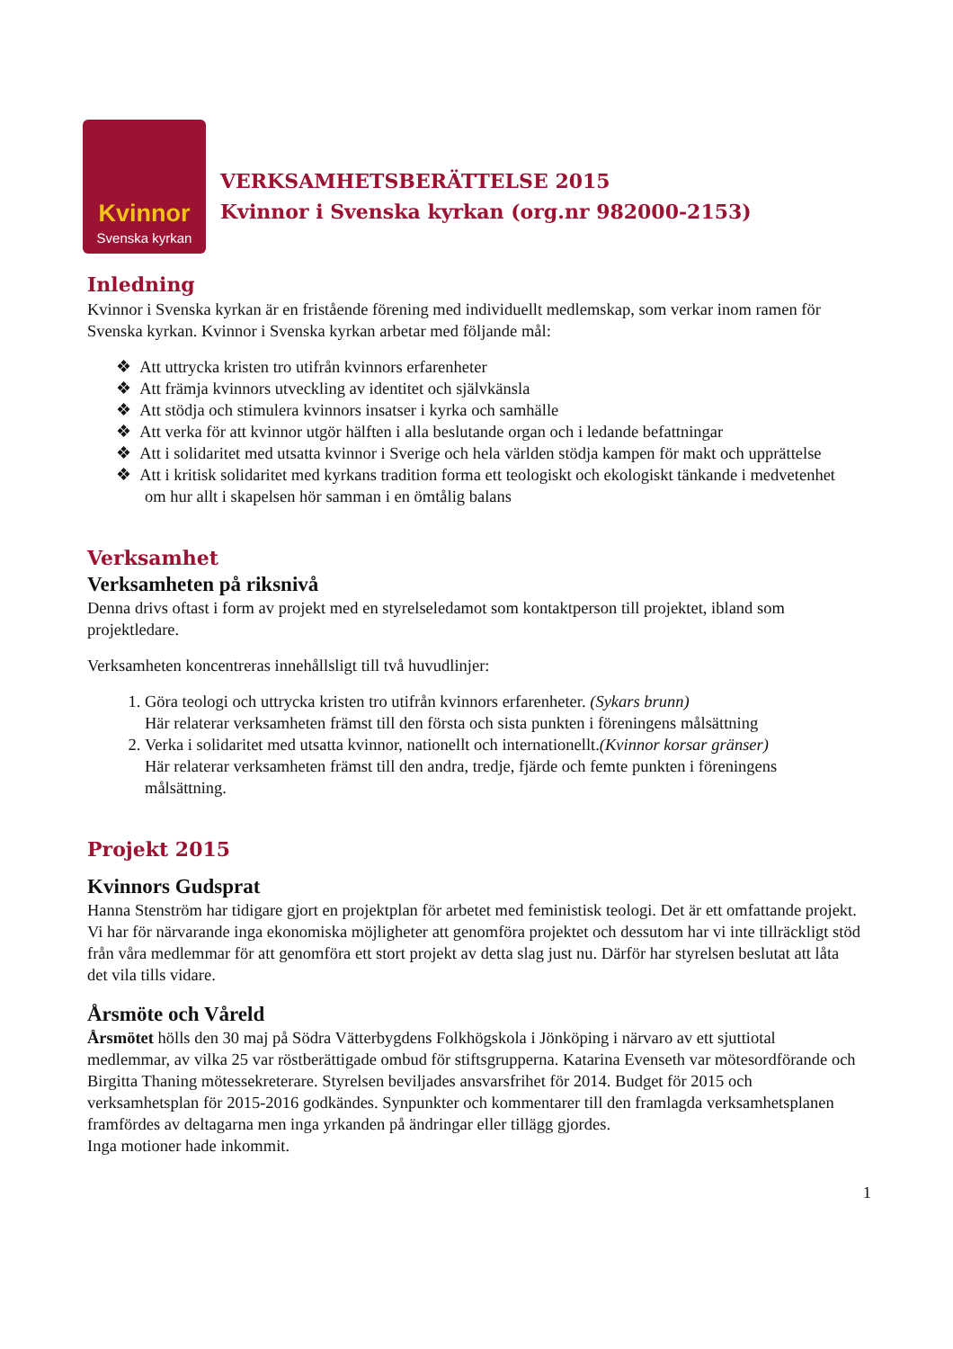Kvinnor
Svenska kyrkan
VERKSAMHETSBERÄTTELSE 2015
Kvinnor i Svenska kyrkan (org.nr 982000-2153)
Inledning
Kvinnor i Svenska kyrkan är en fristående förening med individuellt medlemskap, som verkar inom ramen för Svenska kyrkan. Kvinnor i Svenska kyrkan arbetar med följande mål:
❖ Att uttrycka kristen tro utifrån kvinnors erfarenheter
❖ Att främja kvinnors utveckling av identitet och självkänsla
❖ Att stödja och stimulera kvinnors insatser i kyrka och samhälle
❖ Att verka för att kvinnor utgör hälften i alla beslutande organ och i ledande befattningar
❖ Att i solidaritet med utsatta kvinnor i Sverige och hela världen stödja kampen för makt och upprättelse
❖ Att i kritisk solidaritet med kyrkans tradition forma ett teologiskt och ekologiskt tänkande i medvetenhet om hur allt i skapelsen hör samman i en ömtålig balans
Verksamhet
Verksamheten på riksnivå
Denna drivs oftast i form av projekt med en styrelseledamot som kontaktperson till projektet, ibland som projektledare.
Verksamheten koncentreras innehållsligt till två huvudlinjer:
1. Göra teologi och uttrycka kristen tro utifrån kvinnors erfarenheter. (Sykars brunn)
Här relaterar verksamheten främst till den första och sista punkten i föreningens målsättning
2. Verka i solidaritet med utsatta kvinnor, nationellt och internationellt.(Kvinnor korsar gränser)
Här relaterar verksamheten främst till den andra, tredje, fjärde och femte punkten i föreningens målsättning.
Projekt 2015
Kvinnors Gudsprat
Hanna Stenström har tidigare gjort en projektplan för arbetet med feministisk teologi. Det är ett omfattande projekt. Vi har för närvarande inga ekonomiska möjligheter att genomföra projektet och dessutom har vi inte tillräckligt stöd från våra medlemmar för att genomföra ett stort projekt av detta slag just nu. Därför har styrelsen beslutat att låta det vila tills vidare.
Årsmöte och Våreld
Årsmötet hölls den 30 maj på Södra Vätterbygdens Folkhögskola i Jönköping i närvaro av ett sjuttiotal medlemmar, av vilka 25 var röstberättigade ombud för stiftsgrupperna. Katarina Evenseth var mötesordförande och Birgitta Thaning mötessekreterare. Styrelsen beviljades ansvarsfrihet för 2014. Budget för 2015 och verksamhetsplan för 2015-2016 godkändes. Synpunkter och kommentarer till den framlagda verksamhetsplanen framfördes av deltagarna men inga yrkanden på ändringar eller tillägg gjordes.
Inga motioner hade inkommit.
1